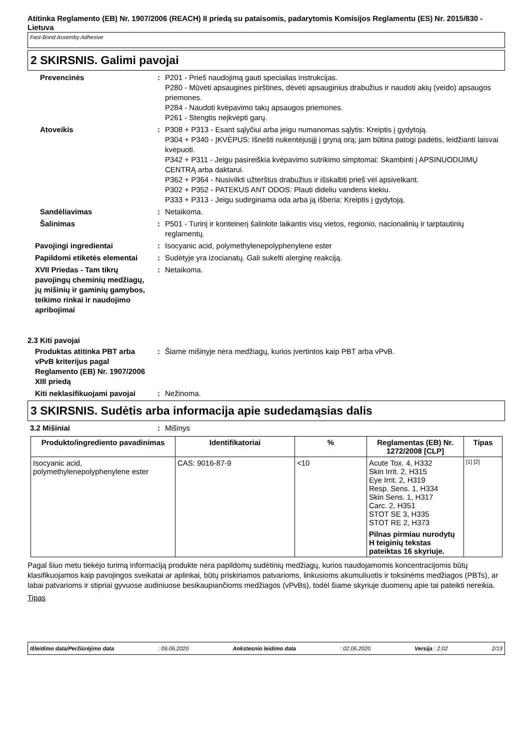Atitinka Reglamento (EB) Nr. 1907/2006 (REACH) II priedą su pataisomis, padarytomis Komisijos Reglamentu (ES) Nr. 2015/830 - Lietuva
Fast-Bond Assemby Adhesive
2 SKIRSNIS. Galimi pavojai
Prevencinės : P201 - Prieš naudojimą gauti specialias instrukcijas.
P280 - Mūvėti apsaugines pirštines, dėvėti apsauginius drabužius ir naudoti akių (veido) apsaugos priemones.
P284 - Naudoti kvėpavimo takų apsaugos priemones.
P261 - Stengtis neįkvėpti garų.
Atoveikis : P308 + P313 - Esant sąlyčiui arba jeigu numanomas sąlytis: Kreiptis į gydytoją.
P304 + P340 - ĮKVĖPUS: Išnešti nukentėjusįjį į gryną orą; jam būtina patogi padėtis, leidžianti laisvai kvėpuoti.
P342 + P311 - Jeigu pasireiškia kvėpavimo sutrikimo simptomai: Skambinti į APSINUODIJIMŲ CENTRĄ arba daktarui.
P362 + P364 - Nusivilkti užterštus drabužius ir išskalbti prieš vėl apsivelkant.
P302 + P352 - PATEKUS ANT ODOS: Plauti dideliu vandens kiekiu.
P333 + P313 - Jeigu sudirginama oda arba ją išberia: Kreiptis į gydytoją.
Sandėliavimas : Netaikoma.
Šalinimas : P501 - Turinį ir konteinerį šalinkite laikantis visų vietos, regionio, nacionalinių ir tarptautinių reglamentų.
Pavojingi ingredientai : Isocyanic acid, polymethylenepolyphenylene ester
Papildomi etiketės elementai
: Sudėtyje yra izocianatų. Gali sukelti alerginę reakciją.
XVII Priedas - Tam tikrų pavojingų cheminių medžiagų, jų mišinių ir gaminių gamybos, teikimo rinkai ir naudojimo apribojimai
: Netaikoma.
2.3 Kiti pavojai
Produktas atitinka PBT arba vPvB kriterijus pagal Reglamento (EB) Nr. 1907/2006 XIII priedą
: Šiame mišinyje nėra medžiagų, kurios įvertintos kaip PBT arba vPvB.
Kiti neklasifikuojami pavojai
: Nežinoma.
3 SKIRSNIS. Sudėtis arba informacija apie sudedamąsias dalis
3.2 Mišiniai : Mišinys
| Produkto/ingrediento pavadinimas | Identifikatoriai | % | Reglamentas (EB) Nr. 1272/2008 [CLP] | Tipas |
| --- | --- | --- | --- | --- |
| Isocyanic acid, polymethylenepolyphenylene ester | CAS: 9016-87-9 | <10 | Acute Tox. 4, H332 Skin Irrit. 2, H315 Eye Irrit. 2, H319 Resp. Sens. 1, H334 Skin Sens. 1, H317 Carc. 2, H351 STOT SE 3, H335 STOT RE 2, H373 Pilnas pirmiau nurodytų H teiginių tekstas pateiktas 16 skyriuje. | [1] [2] |
Pagal šiuo metu tiekėjo turimą informaciją produkte nėra papildomų sudėtinių medžiagų, kurios naudojamomis koncentracijomis būtų klasifikuojamos kaip pavojingos sveikatai ar aplinkai, būtų priskiriamos patvarioms, linkusioms akumuliuotis ir toksinėms medžiagos (PBTs), ar labai patvarioms ir stipriai gyvuose audiniuose besikaupiančioms medžiagos (vPvBs), todėl šiame skyriuje duomenų apie tai pateikti nereikia.
Tipas
Išleidimo data/Peržiūrėjimo data: 09.06.2020 Ankstesnio leidimo data: 02.06.2020 Versija : 2.02 2/13